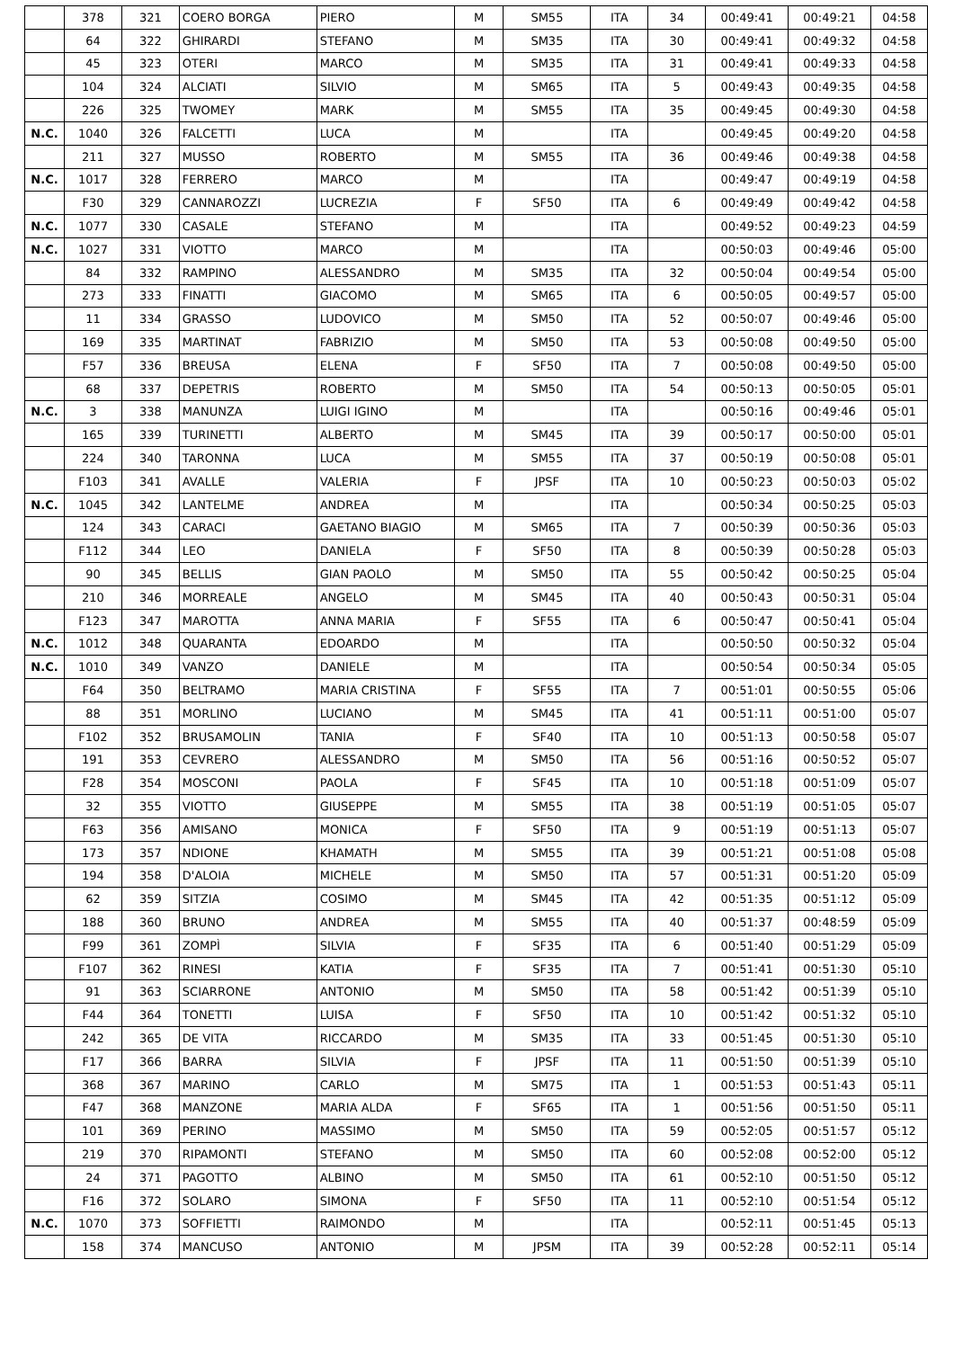| | 378 | 321 | COERO BORGA | PIERO | M | SM55 | ITA | 34 | 00:49:41 | 00:49:21 | 04:58 |
| | 64 | 322 | GHIRARDI | STEFANO | M | SM35 | ITA | 30 | 00:49:41 | 00:49:32 | 04:58 |
| | 45 | 323 | OTERI | MARCO | M | SM35 | ITA | 31 | 00:49:41 | 00:49:33 | 04:58 |
| | 104 | 324 | ALCIATI | SILVIO | M | SM65 | ITA | 5 | 00:49:43 | 00:49:35 | 04:58 |
| | 226 | 325 | TWOMEY | MARK | M | SM55 | ITA | 35 | 00:49:45 | 00:49:30 | 04:58 |
| N.C. | 1040 | 326 | FALCETTI | LUCA | M | | ITA | | 00:49:45 | 00:49:20 | 04:58 |
| | 211 | 327 | MUSSO | ROBERTO | M | SM55 | ITA | 36 | 00:49:46 | 00:49:38 | 04:58 |
| N.C. | 1017 | 328 | FERRERO | MARCO | M | | ITA | | 00:49:47 | 00:49:19 | 04:58 |
| | F30 | 329 | CANNAROZZI | LUCREZIA | F | SF50 | ITA | 6 | 00:49:49 | 00:49:42 | 04:58 |
| N.C. | 1077 | 330 | CASALE | STEFANO | M | | ITA | | 00:49:52 | 00:49:23 | 04:59 |
| N.C. | 1027 | 331 | VIOTTO | MARCO | M | | ITA | | 00:50:03 | 00:49:46 | 05:00 |
| | 84 | 332 | RAMPINO | ALESSANDRO | M | SM35 | ITA | 32 | 00:50:04 | 00:49:54 | 05:00 |
| | 273 | 333 | FINATTI | GIACOMO | M | SM65 | ITA | 6 | 00:50:05 | 00:49:57 | 05:00 |
| | 11 | 334 | GRASSO | LUDOVICO | M | SM50 | ITA | 52 | 00:50:07 | 00:49:46 | 05:00 |
| | 169 | 335 | MARTINAT | FABRIZIO | M | SM50 | ITA | 53 | 00:50:08 | 00:49:50 | 05:00 |
| | F57 | 336 | BREUSA | ELENA | F | SF50 | ITA | 7 | 00:50:08 | 00:49:50 | 05:00 |
| | 68 | 337 | DEPETRIS | ROBERTO | M | SM50 | ITA | 54 | 00:50:13 | 00:50:05 | 05:01 |
| N.C. | 3 | 338 | MANUNZA | LUIGI IGINO | M | | ITA | | 00:50:16 | 00:49:46 | 05:01 |
| | 165 | 339 | TURINETTI | ALBERTO | M | SM45 | ITA | 39 | 00:50:17 | 00:50:00 | 05:01 |
| | 224 | 340 | TARONNA | LUCA | M | SM55 | ITA | 37 | 00:50:19 | 00:50:08 | 05:01 |
| | F103 | 341 | AVALLE | VALERIA | F | JPSF | ITA | 10 | 00:50:23 | 00:50:03 | 05:02 |
| N.C. | 1045 | 342 | LANTELME | ANDREA | M | | ITA | | 00:50:34 | 00:50:25 | 05:03 |
| | 124 | 343 | CARACI | GAETANO BIAGIO | M | SM65 | ITA | 7 | 00:50:39 | 00:50:36 | 05:03 |
| | F112 | 344 | LEO | DANIELA | F | SF50 | ITA | 8 | 00:50:39 | 00:50:28 | 05:03 |
| | 90 | 345 | BELLIS | GIAN PAOLO | M | SM50 | ITA | 55 | 00:50:42 | 00:50:25 | 05:04 |
| | 210 | 346 | MORREALE | ANGELO | M | SM45 | ITA | 40 | 00:50:43 | 00:50:31 | 05:04 |
| | F123 | 347 | MAROTTA | ANNA MARIA | F | SF55 | ITA | 6 | 00:50:47 | 00:50:41 | 05:04 |
| N.C. | 1012 | 348 | QUARANTA | EDOARDO | M | | ITA | | 00:50:50 | 00:50:32 | 05:04 |
| N.C. | 1010 | 349 | VANZO | DANIELE | M | | ITA | | 00:50:54 | 00:50:34 | 05:05 |
| | F64 | 350 | BELTRAMO | MARIA CRISTINA | F | SF55 | ITA | 7 | 00:51:01 | 00:50:55 | 05:06 |
| | 88 | 351 | MORLINO | LUCIANO | M | SM45 | ITA | 41 | 00:51:11 | 00:51:00 | 05:07 |
| | F102 | 352 | BRUSAMOLIN | TANIA | F | SF40 | ITA | 10 | 00:51:13 | 00:50:58 | 05:07 |
| | 191 | 353 | CEVRERO | ALESSANDRO | M | SM50 | ITA | 56 | 00:51:16 | 00:50:52 | 05:07 |
| | F28 | 354 | MOSCONI | PAOLA | F | SF45 | ITA | 10 | 00:51:18 | 00:51:09 | 05:07 |
| | 32 | 355 | VIOTTO | GIUSEPPE | M | SM55 | ITA | 38 | 00:51:19 | 00:51:05 | 05:07 |
| | F63 | 356 | AMISANO | MONICA | F | SF50 | ITA | 9 | 00:51:19 | 00:51:13 | 05:07 |
| | 173 | 357 | NDIONE | KHAMATH | M | SM55 | ITA | 39 | 00:51:21 | 00:51:08 | 05:08 |
| | 194 | 358 | D'ALOIA | MICHELE | M | SM50 | ITA | 57 | 00:51:31 | 00:51:20 | 05:09 |
| | 62 | 359 | SITZIA | COSIMO | M | SM45 | ITA | 42 | 00:51:35 | 00:51:12 | 05:09 |
| | 188 | 360 | BRUNO | ANDREA | M | SM55 | ITA | 40 | 00:51:37 | 00:48:59 | 05:09 |
| | F99 | 361 | ZOMPÌ | SILVIA | F | SF35 | ITA | 6 | 00:51:40 | 00:51:29 | 05:09 |
| | F107 | 362 | RINESI | KATIA | F | SF35 | ITA | 7 | 00:51:41 | 00:51:30 | 05:10 |
| | 91 | 363 | SCIARRONE | ANTONIO | M | SM50 | ITA | 58 | 00:51:42 | 00:51:39 | 05:10 |
| | F44 | 364 | TONETTI | LUISA | F | SF50 | ITA | 10 | 00:51:42 | 00:51:32 | 05:10 |
| | 242 | 365 | DE VITA | RICCARDO | M | SM35 | ITA | 33 | 00:51:45 | 00:51:30 | 05:10 |
| | F17 | 366 | BARRA | SILVIA | F | JPSF | ITA | 11 | 00:51:50 | 00:51:39 | 05:10 |
| | 368 | 367 | MARINO | CARLO | M | SM75 | ITA | 1 | 00:51:53 | 00:51:43 | 05:11 |
| | F47 | 368 | MANZONE | MARIA ALDA | F | SF65 | ITA | 1 | 00:51:56 | 00:51:50 | 05:11 |
| | 101 | 369 | PERINO | MASSIMO | M | SM50 | ITA | 59 | 00:52:05 | 00:51:57 | 05:12 |
| | 219 | 370 | RIPAMONTI | STEFANO | M | SM50 | ITA | 60 | 00:52:08 | 00:52:00 | 05:12 |
| | 24 | 371 | PAGOTTO | ALBINO | M | SM50 | ITA | 61 | 00:52:10 | 00:51:50 | 05:12 |
| | F16 | 372 | SOLARO | SIMONA | F | SF50 | ITA | 11 | 00:52:10 | 00:51:54 | 05:12 |
| N.C. | 1070 | 373 | SOFFIETTI | RAIMONDO | M | | ITA | | 00:52:11 | 00:51:45 | 05:13 |
| | 158 | 374 | MANCUSO | ANTONIO | M | JPSM | ITA | 39 | 00:52:28 | 00:52:11 | 05:14 |